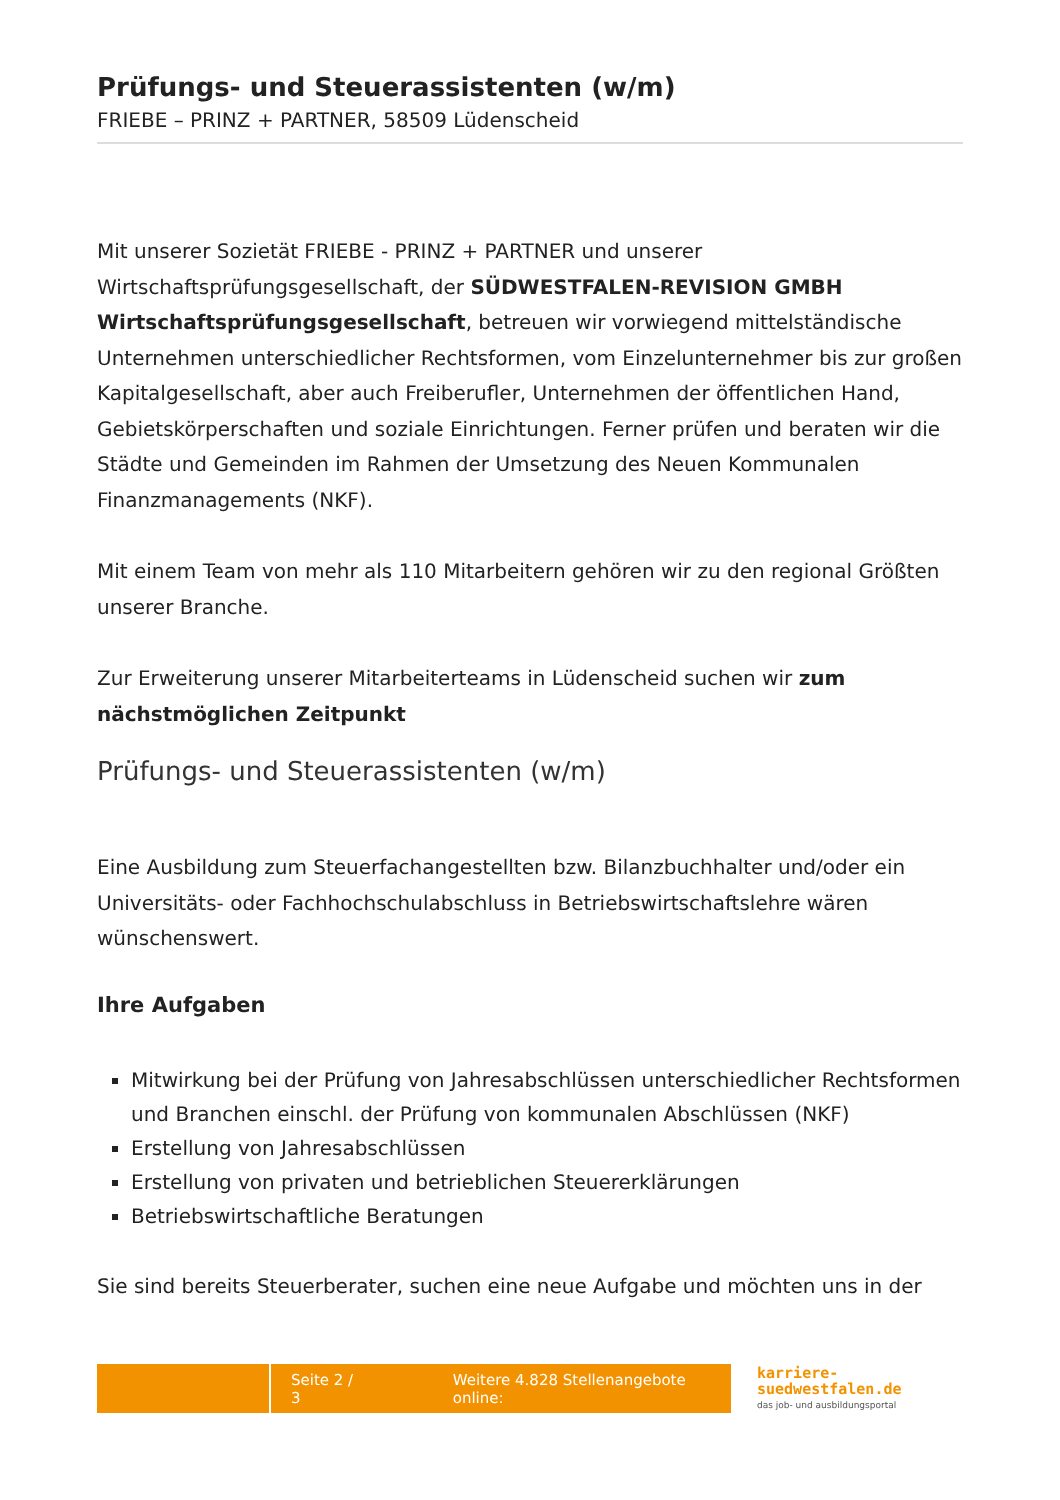Prüfungs- und Steuerassistenten (w/m)
FRIEBE – PRINZ + PARTNER, 58509 Lüdenscheid
Mit unserer Sozietät FRIEBE - PRINZ + PARTNER und unserer Wirtschaftsprüfungsgesellschaft, der SÜDWESTFALEN-REVISION GMBH Wirtschaftsprüfungsgesellschaft, betreuen wir vorwiegend mittelständische Unternehmen unterschiedlicher Rechtsformen, vom Einzelunternehmer bis zur großen Kapitalgesellschaft, aber auch Freiberufler, Unternehmen der öffentlichen Hand, Gebietskörperschaften und soziale Einrichtungen. Ferner prüfen und beraten wir die Städte und Gemeinden im Rahmen der Umsetzung des Neuen Kommunalen Finanzmanagements (NKF).
Mit einem Team von mehr als 110 Mitarbeitern gehören wir zu den regional Größten unserer Branche.
Zur Erweiterung unserer Mitarbeiterteams in Lüdenscheid suchen wir zum nächstmöglichen Zeitpunkt
Prüfungs- und Steuerassistenten (w/m)
Eine Ausbildung zum Steuerfachangestellten bzw. Bilanzbuchhalter und/oder ein Universitäts- oder Fachhochschulabschluss in Betriebswirtschaftslehre wären wünschenswert.
Ihre Aufgaben
Mitwirkung bei der Prüfung von Jahresabschlüssen unterschiedlicher Rechtsformen und Branchen einschl. der Prüfung von kommunalen Abschlüssen (NKF)
Erstellung von Jahresabschlüssen
Erstellung von privaten und betrieblichen Steuererklärungen
Betriebswirtschaftliche Beratungen
Sie sind bereits Steuerberater, suchen eine neue Aufgabe und möchten uns in der
Seite 2 / 3 Weitere 4.828 Stellenangebote online:
karriere-
suedwestfalen.de
das job- und ausbildungsportal